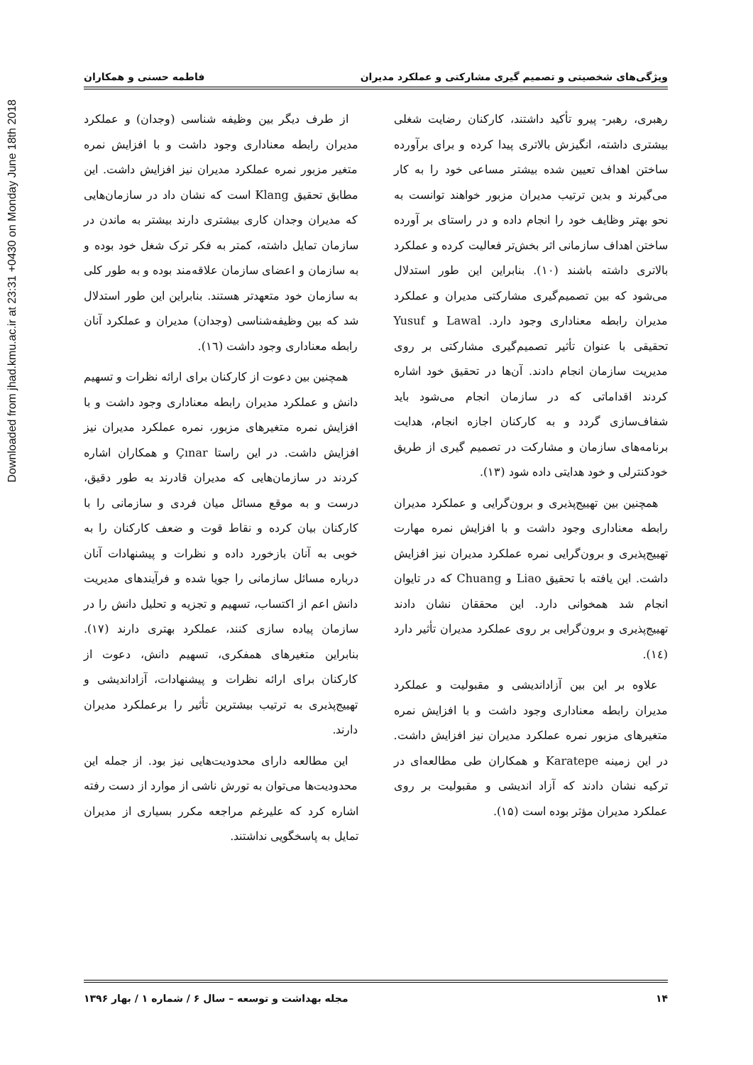Downloaded from jhad.kmu.ac.ir at 23:31 +0430 on Monday June 18th 2018
ویژگی‌های شخصیتی و تصمیم گیری مشارکتی و عملکرد مدیران فاطمه حسنی و همکاران
رهبری، رهبر- پیرو تأکید داشتند، کارکنان رضایت شغلی بیشتری داشته، انگیزش بالاتری پیدا کرده و برای برآورده ساختن اهداف تعیین شده بیشتر مساعی خود را به کار می‌گیرند و بدین ترتیب مدیران مزبور خواهند توانست به نحو بهتر وظایف خود را انجام داده و در راستای بر آورده ساختن اهداف سازمانی اثر بخش‌تر فعالیت کرده و عملکرد بالاتری داشته باشند (۱۰). بنابراین این طور استدلال می‌شود که بین تصمیم‌گیری مشارکتی مدیران و عملکرد مدیران رابطه معناداری وجود دارد. Lawal و Yusuf تحقیقی با عنوان تأثیر تصمیم‌گیری مشارکتی بر روی مدیریت سازمان انجام دادند. آن‌ها در تحقیق خود اشاره کردند اقداماتی که در سازمان انجام می‌شود باید شفاف‌سازی گردد و به کارکنان اجازه انجام، هدایت برنامه‌های سازمان و مشارکت در تصمیم گیری از طریق خودکنترلی و خود هدایتی داده شود (۱۳).
همچنین بین تهییج‌پذیری و برون‌گرایی و عملکرد مدیران رابطه معناداری وجود داشت و با افزایش نمره مهارت تهییج‌پذیری و برون‌گرایی نمره عملکرد مدیران نیز افزایش داشت. این یافته با تحقیق Liao و Chuang که در تایوان انجام شد همخوانی دارد. این محققان نشان دادند تهییج‌پذیری و برون‌گرایی بر روی عملکرد مدیران تأثیر دارد (۱٤).
علاوه بر این بین آزاداندیشی و مقبولیت و عملکرد مدیران رابطه معناداری وجود داشت و با افزایش نمره متغیرهای مزبور نمره عملکرد مدیران نیز افزایش داشت. در این زمینه Karatepe و همکاران طی مطالعه‌ای در ترکیه نشان دادند که آزاد اندیشی و مقبولیت بر روی عملکرد مدیران مؤثر بوده است (۱۵).
از طرف دیگر بین وظیفه شناسی (وجدان) و عملکرد مدیران رابطه معناداری وجود داشت و با افزایش نمره متغیر مزبور نمره عملکرد مدیران نیز افزایش داشت. این مطابق تحقیق Klang است که نشان داد در سازمان‌هایی که مدیران وجدان کاری بیشتری دارند بیشتر به ماندن در سازمان تمایل داشته، کمتر به فکر ترک شغل خود بوده و به سازمان و اعضای سازمان علاقه‌مند بوده و به طور کلی به سازمان خود متعهدتر هستند. بنابراین این طور استدلال شد که بین وظیفه‌شناسی (وجدان) مدیران و عملکرد آنان رابطه معناداری وجود داشت (١٦).
همچنین بین دعوت از کارکنان برای ارائه نظرات و تسهیم دانش و عملکرد مدیران رابطه معناداری وجود داشت و با افزایش نمره متغیرهای مزبور، نمره عملکرد مدیران نیز افزایش داشت. در این راستا Çınar و همکاران اشاره کردند در سازمان‌هایی که مدیران قادرند به طور دقیق، درست و به موقع مسائل میان فردی و سازمانی را با کارکنان بیان کرده و نقاط قوت و ضعف کارکنان را به خوبی به آنان بازخورد داده و نظرات و پیشنهادات آنان درباره مسائل سازمانی را جویا شده و فرآیندهای مدیریت دانش اعم از اکتساب، تسهیم و تجزیه و تحلیل دانش را در سازمان پیاده سازی کنند، عملکرد بهتری دارند (۱۷). بنابراین متغیرهای همفکری، تسهیم دانش، دعوت از کارکنان برای ارائه نظرات و پیشنهادات، آزاداندیشی و تهییج‌پذیری به ترتیب بیشترین تأثیر را برعملکرد مدیران دارند.
این مطالعه دارای محدودیت‌هایی نیز بود. از جمله این محدودیت‌ها می‌توان به تورش ناشی از موارد از دست رفته اشاره کرد که علیرغم مراجعه مکرر بسیاری از مدیران تمایل به پاسخگویی نداشتند.
۱۴ مجله بهداشت و توسعه – سال ۶ / شماره ۱ / بهار ۱۳۹۶